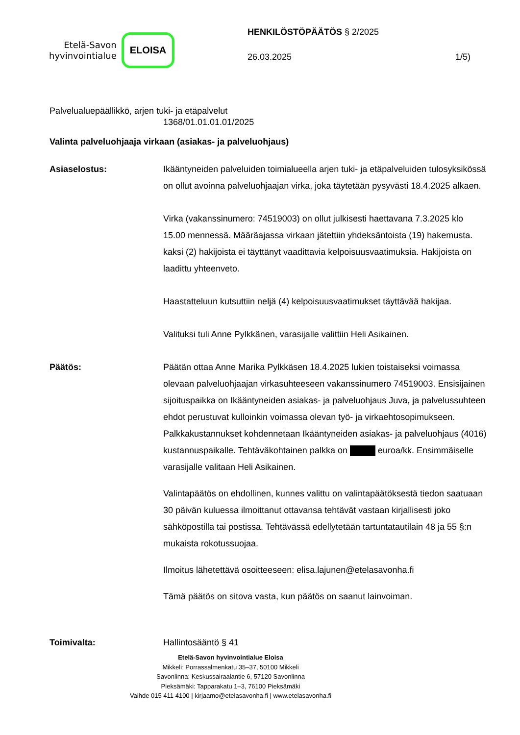Etelä-Savon
hyvinvointialue
ELOISA
HENKILÖSTÖPÄÄTÖS § 2/2025
26.03.2025 1/5)
Palvelualuepäällikkö, arjen tuki- ja etäpalvelut
1368/01.01.01.01/2025
Valinta palveluohjaaja virkaan (asiakas- ja palveluohjaus)
Asiaselostus: Ikääntyneiden palveluiden toimialueella arjen tuki- ja etäpalveluiden tulosyksikössä on ollut avoinna palveluohjaajan virka, joka täytetään pysyvästi 18.4.2025 alkaen.
Virka (vakanssinumero: 74519003) on ollut julkisesti haettavana 7.3.2025 klo 15.00 mennessä. Määräajassa virkaan jätettiin yhdeksäntoista (19) hakemusta. kaksi (2) hakijoista ei täyttänyt vaadittavia kelpoisuusvaatimuksia. Hakijoista on laadittu yhteenveto.
Haastatteluun kutsuttiin neljä (4) kelpoisuusvaatimukset täyttävää hakijaa.
Valituksi tuli Anne Pylkkänen, varasijalle valittiin Heli Asikainen.
Päätös: Päätän ottaa Anne Marika Pylkkäsen 18.4.2025 lukien toistaiseksi voimassa olevaan palveluohjaajan virkasuhteeseen vakanssinumero 74519003. Ensisijainen sijoituspaikka on Ikääntyneiden asiakas- ja palveluohjaus Juva, ja palvelussuhteen ehdot perustuvat kulloinkin voimassa olevan työ- ja virkaehtosopimukseen. Palkkakustannukset kohdennetaan Ikääntyneiden asiakas- ja palveluohjaus (4016) kustannuspaikalle. Tehtäväkohtainen palkka on euroa/kk. Ensimmäiselle varasijalle valitaan Heli Asikainen.
Valintapäätös on ehdollinen, kunnes valittu on valintapäätöksestä tiedon saatuaan 30 päivän kuluessa ilmoittanut ottavansa tehtävät vastaan kirjallisesti joko sähköpostilla tai postissa. Tehtävässä edellytetään tartuntatautilain 48 ja 55 §:n mukaista rokotussuojaa.
Ilmoitus lähetettävä osoitteeseen: elisa.lajunen@etelasavonha.fi
Tämä päätös on sitova vasta, kun päätös on saanut lainvoiman.
Toimivalta: Hallintosääntö § 41
Etelä-Savon hyvinvointialue Eloisa
Mikkeli: Porrassalmenkatu 35–37, 50100 Mikkeli
Savonlinna: Keskussairaalantie 6, 57120 Savonlinna
Pieksämäki: Tapparakatu 1–3, 76100 Pieksämäki
Vaihde 015 411 4100 | kirjaamo@etelasavonha.fi | www.etelasavonha.fi